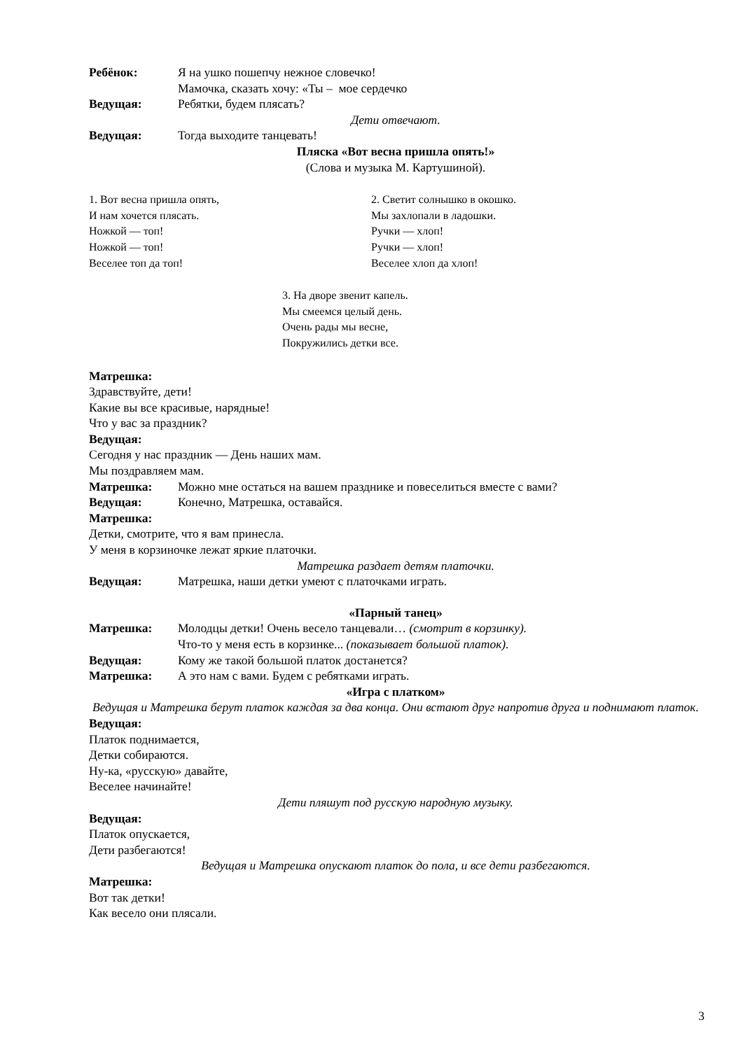Ребёнок: Я на ушко пошепчу нежное словечко!
Мамочка, сказать хочу: «Ты – мое сердечко
Ведущая: Ребятки, будем плясать?
Дети отвечают.
Ведущая: Тогда выходите танцевать!
Пляска «Вот весна пришла опять!»
(Слова и музыка М. Картушиной).
1. Вот весна пришла опять,
И нам хочется плясать.
Ножкой — топ!
Ножкой — топ!
Веселее топ да топ!
2. Светит солнышко в окошко.
Мы захлопали в ладошки.
Ручки — хлоп!
Ручки — хлоп!
Веселее хлоп да хлоп!
3. На дворе звенит капель.
Мы смеемся целый день.
Очень рады мы весне,
Покружились детки все.
Матрешка:
Здравствуйте, дети!
Какие вы все красивые, нарядные!
Что у вас за праздник?
Ведущая:
Сегодня у нас праздник — День наших мам.
Мы поздравляем мам.
Матрешка: Можно мне остаться на вашем празднике и повеселиться вместе с вами?
Ведущая: Конечно, Матрешка, оставайся.
Матрешка:
Детки, смотрите, что я вам принесла.
У меня в корзиночке лежат яркие платочки.
Матрешка раздает детям платочки.
Ведущая: Матрешка, наши детки умеют с платочками играть.
«Парный танец»
Матрешка: Молодцы детки! Очень весело танцевали… (смотрит в корзинку).
Что-то у меня есть в корзинке... (показывает большой платок).
Ведущая: Кому же такой большой платок достанется?
Матрешка: А это нам с вами. Будем с ребятками играть.
«Игра с платком»
Ведущая и Матрешка берут платок каждая за два конца. Они встают друг напротив друга и поднимают платок.
Ведущая:
Платок поднимается,
Детки собираются.
Ну-ка, «русскую» давайте,
Веселее начинайте!
Дети пляшут под русскую народную музыку.
Ведущая:
Платок опускается,
Дети разбегаются!
Ведущая и Матрешка опускают платок до пола, и все дети разбегаются.
Матрешка:
Вот так детки!
Как весело они плясали.
3